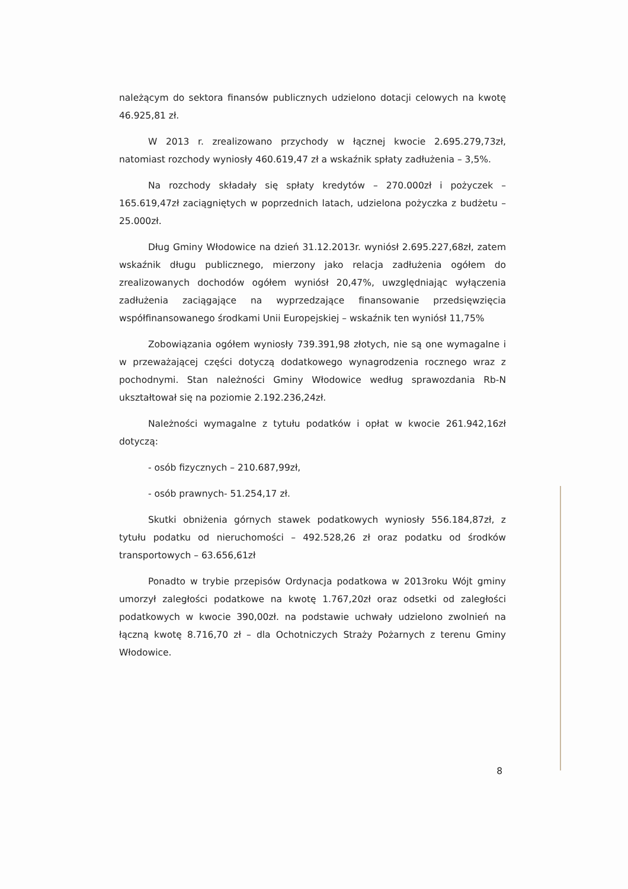należącym do sektora finansów publicznych udzielono dotacji celowych na kwotę 46.925,81 zł.
W 2013 r. zrealizowano przychody w łącznej kwocie 2.695.279,73zł, natomiast rozchody wyniosły 460.619,47 zł a wskaźnik spłaty zadłużenia – 3,5%.
Na rozchody składały się spłaty kredytów – 270.000zł i pożyczek – 165.619,47zł zaciągniętych w poprzednich latach, udzielona pożyczka z budżetu – 25.000zł.
Dług Gminy Włodowice na dzień 31.12.2013r. wyniósł 2.695.227,68zł, zatem wskaźnik długu publicznego, mierzony jako relacja zadłużenia ogółem do zrealizowanych dochodów ogółem wyniósł 20,47%, uwzględniając wyłączenia zadłużenia zaciągające na wyprzedzające finansowanie przedsięwzięcia współfinansowanego środkami Unii Europejskiej – wskaźnik ten wyniósł 11,75%
Zobowiązania ogółem wyniosły 739.391,98 złotych, nie są one wymagalne i w przeważającej części dotyczą dodatkowego wynagrodzenia rocznego wraz z pochodnymi. Stan należności Gminy Włodowice według sprawozdania Rb-N ukształtował się na poziomie 2.192.236,24zł.
Należności wymagalne z tytułu podatków i opłat w kwocie 261.942,16zł dotyczą:
- osób fizycznych – 210.687,99zł,
- osób prawnych- 51.254,17 zł.
Skutki obniżenia górnych stawek podatkowych wyniosły 556.184,87zł, z tytułu podatku od nieruchomości – 492.528,26 zł oraz podatku od środków transportowych – 63.656,61zł
Ponadto w trybie przepisów Ordynacja podatkowa w 2013roku Wójt gminy umorzył zaległości podatkowe na kwotę 1.767,20zł oraz odsetki od zaległości podatkowych w kwocie 390,00zł. na podstawie uchwały udzielono zwolnień na łączną kwotę 8.716,70 zł – dla Ochotniczych Straży Pożarnych z terenu Gminy Włodowice.
8